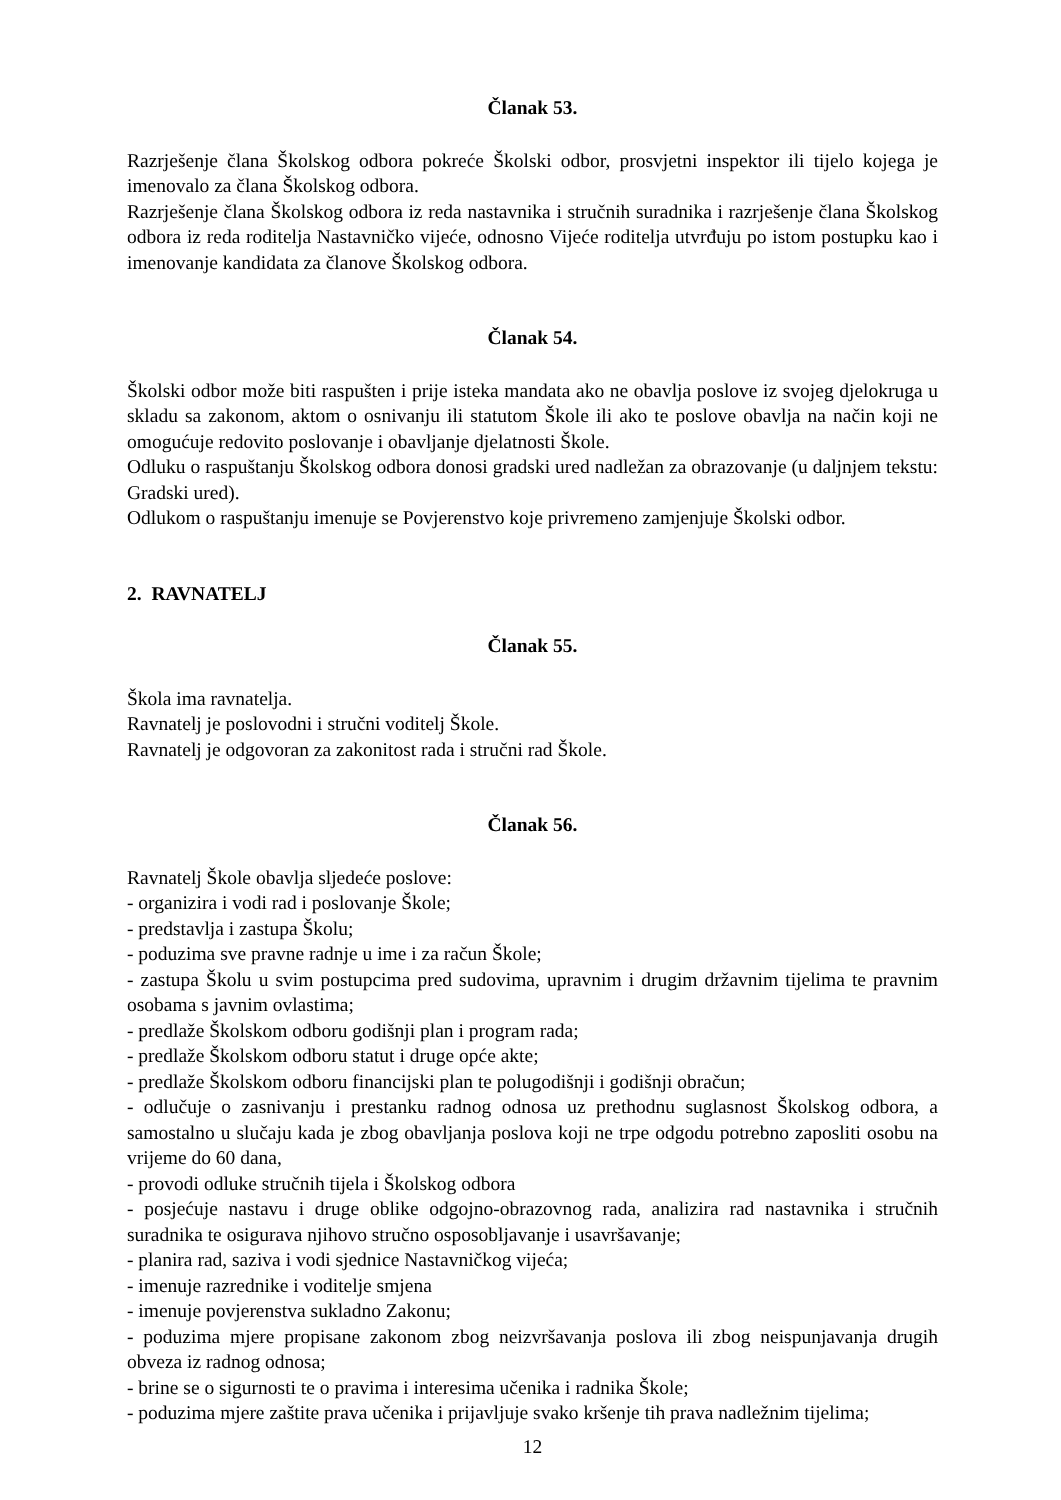Članak 53.
Razrješenje člana Školskog odbora pokreće Školski odbor, prosvjetni inspektor ili tijelo kojega je imenovalo za člana Školskog odbora.
Razrješenje člana Školskog odbora iz reda nastavnika i stručnih suradnika i razrješenje člana Školskog odbora iz reda roditelja Nastavničko vijeće, odnosno Vijeće roditelja utvrđuju po istom postupku kao i imenovanje kandidata za članove Školskog odbora.
Članak 54.
Školski odbor može biti raspušten i prije isteka mandata ako ne obavlja poslove iz svojeg djelokruga u skladu sa zakonom, aktom o osnivanju ili statutom Škole ili ako te poslove obavlja na način koji ne omogućuje redovito poslovanje i obavljanje djelatnosti Škole.
Odluku o raspuštanju Školskog odbora donosi gradski ured nadležan za obrazovanje (u daljnjem tekstu: Gradski ured).
Odlukom o raspuštanju imenuje se Povjerenstvo koje privremeno zamjenjuje Školski odbor.
2. RAVNATELJ
Članak 55.
Škola ima ravnatelja.
Ravnatelj je poslovodni i stručni voditelj Škole.
Ravnatelj je odgovoran za zakonitost rada i stručni rad Škole.
Članak 56.
Ravnatelj Škole obavlja sljedeće poslove:
- organizira i vodi rad i poslovanje Škole;
- predstavlja i zastupa Školu;
- poduzima sve pravne radnje u ime i za račun Škole;
- zastupa Školu u svim postupcima pred sudovima, upravnim i drugim državnim tijelima te pravnim osobama s javnim ovlastima;
- predlaže Školskom odboru godišnji plan i program rada;
- predlaže Školskom odboru statut i druge opće akte;
- predlaže Školskom odboru financijski plan te polugodišnji i godišnji obračun;
- odlučuje o zasnivanju i prestanku radnog odnosa uz prethodnu suglasnost Školskog odbora, a samostalno u slučaju kada je zbog obavljanja poslova koji ne trpe odgodu potrebno zaposliti osobu na vrijeme do 60 dana,
- provodi odluke stručnih tijela i Školskog odbora
- posjećuje nastavu i druge oblike odgojno-obrazovnog rada, analizira rad nastavnika i stručnih suradnika te osigurava njihovo stručno osposobljavanje i usavršavanje;
- planira rad, saziva i vodi sjednice Nastavničkog vijeća;
- imenuje razrednike i voditelje smjena
- imenuje povjerenstva sukladno Zakonu;
- poduzima mjere propisane zakonom zbog neizvršavanja poslova ili zbog neispunjavanja drugih obveza iz radnog odnosa;
- brine se o sigurnosti te o pravima i interesima učenika i radnika Škole;
- poduzima mjere zaštite prava učenika i prijavljuje svako kršenje tih prava nadležnim tijelima;
12